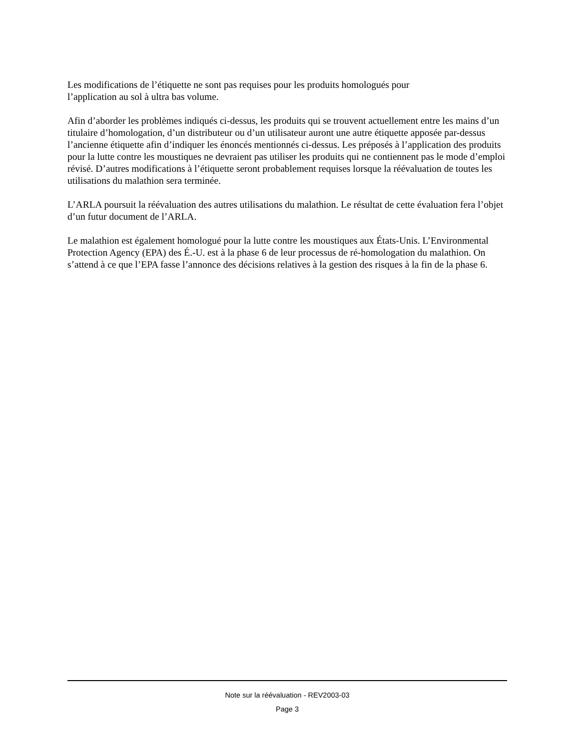Les modifications de l’étiquette ne sont pas requises pour les produits homologués pour
l’application au sol à ultra bas volume.
Afin d’aborder les problèmes indiqués ci-dessus, les produits qui se trouvent actuellement entre les mains d’un titulaire d’homologation, d’un distributeur ou d’un utilisateur auront une autre étiquette apposée par-dessus l’ancienne étiquette afin d’indiquer les énoncés mentionnés ci-dessus. Les préposés à l’application des produits pour la lutte contre les moustiques ne devraient pas utiliser les produits qui ne contiennent pas le mode d’emploi révisé. D’autres modifications à l’étiquette seront probablement requises lorsque la réévaluation de toutes les utilisations du malathion sera terminée.
L’ARLA poursuit la réévaluation des autres utilisations du malathion. Le résultat de cette évaluation fera l’objet d’un futur document de l’ARLA.
Le malathion est également homologué pour la lutte contre les moustiques aux États-Unis. L’Environmental Protection Agency (EPA) des É.-U. est à la phase 6 de leur processus de ré-homologation du malathion. On s’attend à ce que l’EPA fasse l’annonce des décisions relatives à la gestion des risques à la fin de la phase 6.
Note sur la réévaluation - REV2003-03
Page 3